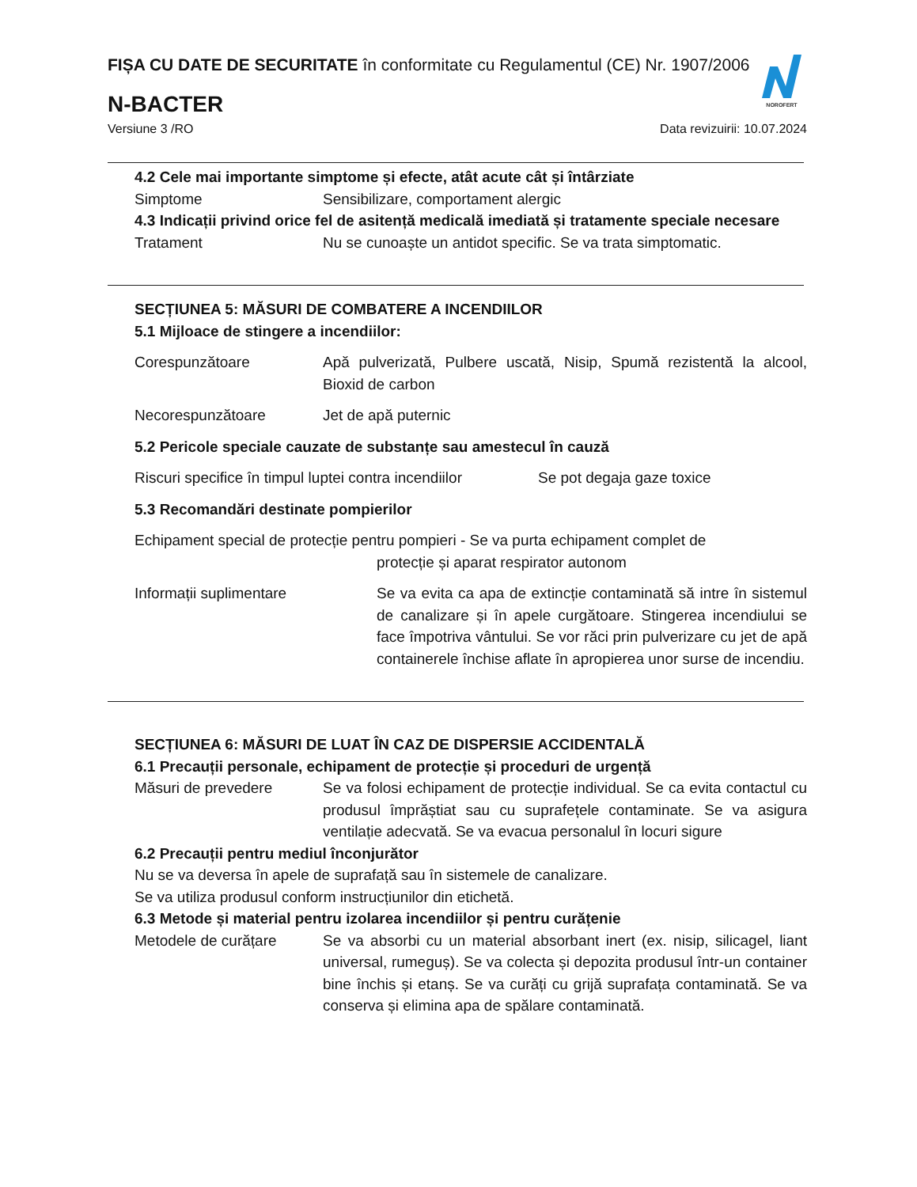FIȘA CU DATE DE SECURITATE în conformitate cu Regulamentul (CE) Nr. 1907/2006
N-BACTER
Versiune 3 /RO Data revizuirii: 10.07.2024
NOROFERT
4.2 Cele mai importante simptome și efecte, atât acute cât și întârziate
Simptome Sensibilizare, comportament alergic
4.3 Indicații privind orice fel de asitență medicală imediată și tratamente speciale necesare
Tratament Nu se cunoaște un antidot specific. Se va trata simptomatic.
SECȚIUNEA 5: MĂSURI DE COMBATERE A INCENDIILOR
5.1 Mijloace de stingere a incendiilor:
Corespunzătoare Apă pulverizată, Pulbere uscată, Nisip, Spumă rezistentă la alcool, Bioxid de carbon
Necorespunzătoare Jet de apă puternic
5.2 Pericole speciale cauzate de substanțe sau amestecul în cauză
Riscuri specifice în timpul luptei contra incendiilor
Se pot degaja gaze toxice
5.3 Recomandări destinate pompierilor
Echipament special de protecție pentru pompieri - Se va purta echipament complet de
protecție și aparat respirator autonom
Informații suplimentare Se va evita ca apa de extincție contaminată să intre în sistemul de canalizare și în apele curgătoare. Stingerea incendiului se face împotriva vântului. Se vor răci prin pulverizare cu jet de apă containerele închise aflate în apropierea unor surse de incendiu.
SECȚIUNEA 6: MĂSURI DE LUAT ÎN CAZ DE DISPERSIE ACCIDENTALĂ
6.1 Precauții personale, echipament de protecție și proceduri de urgență
Măsuri de prevedere Se va folosi echipament de protecție individual. Se ca evita contactul cu produsul împrăștiat sau cu suprafețele contaminate. Se va asigura ventilație adecvată. Se va evacua personalul în locuri sigure
6.2 Precauții pentru mediul înconjurător
Nu se va deversa în apele de suprafață sau în sistemele de canalizare.
Se va utiliza produsul conform instrucțiunilor din etichetă.
6.3 Metode și material pentru izolarea incendiilor și pentru curățenie
Metodele de curățare Se va absorbi cu un material absorbant inert (ex. nisip, silicagel, liant universal, rumeguș). Se va colecta și depozita produsul într-un container bine închis și etanș. Se va curăți cu grijă suprafața contaminată. Se va conserva și elimina apa de spălare contaminată.